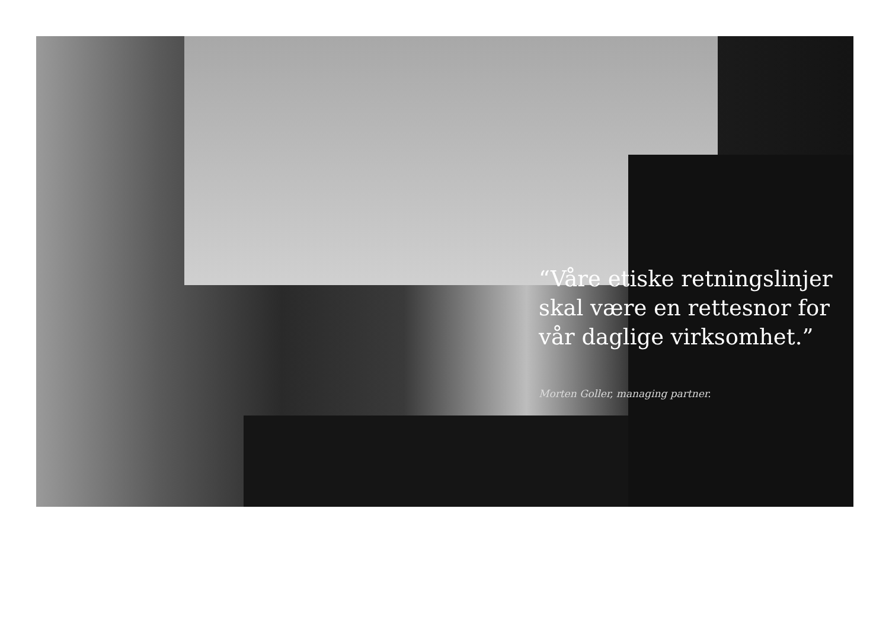“Våre etiske retningslinjer skal være en rettesnor for vår daglige virksomhet.”
Morten Goller, managing partner.